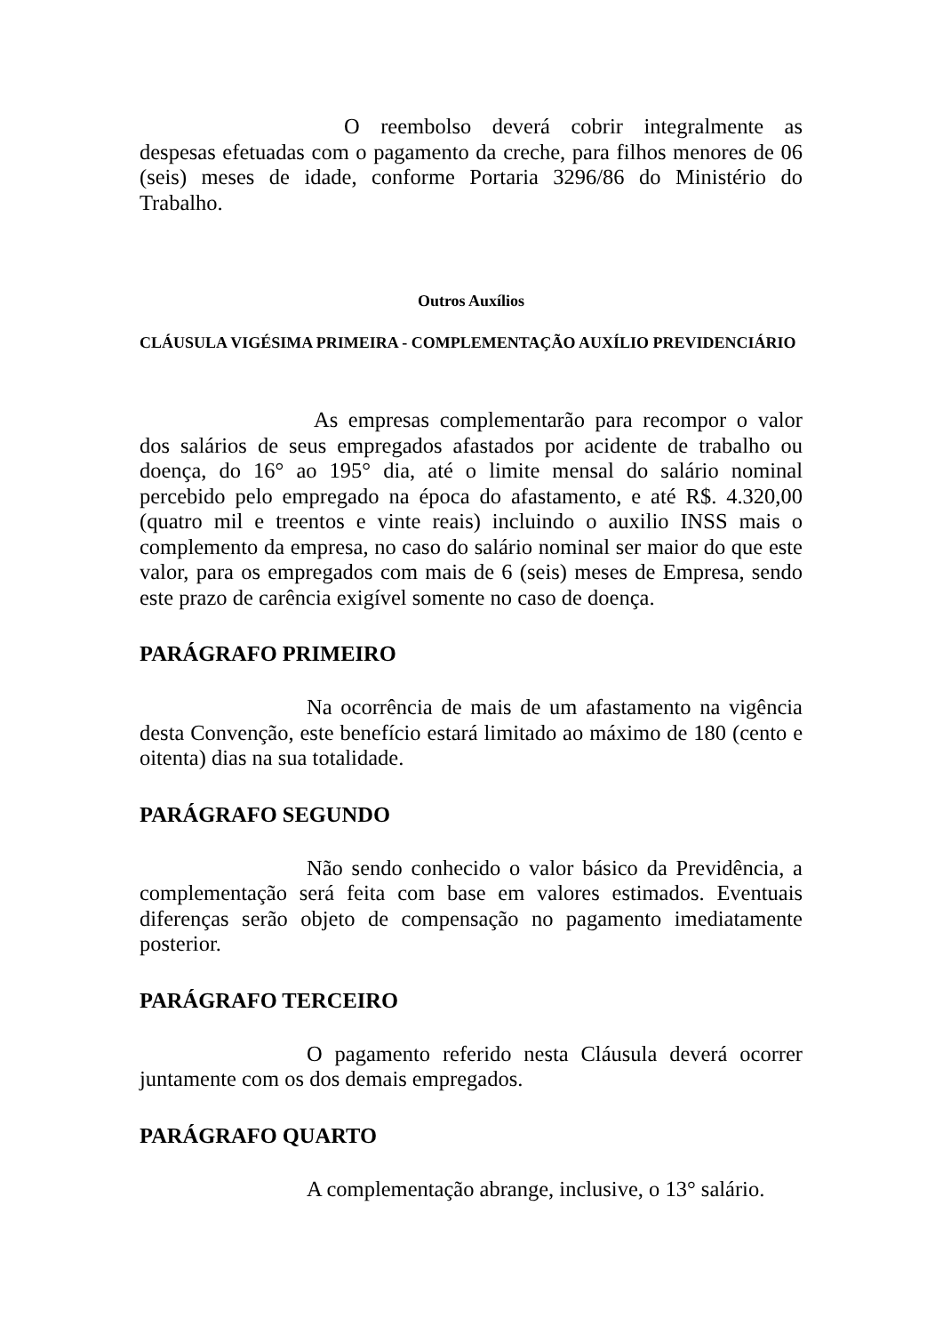O reembolso deverá cobrir integralmente as despesas efetuadas com o pagamento da creche, para filhos menores de 06 (seis) meses de idade, conforme Portaria 3296/86 do Ministério do Trabalho.
Outros Auxílios
CLÁUSULA VIGÉSIMA PRIMEIRA - COMPLEMENTAÇÃO AUXÍLIO PREVIDENCIÁRIO
As empresas complementarão para recompor o valor dos salários de seus empregados afastados por acidente de trabalho ou doença, do 16° ao 195° dia, até o limite mensal do salário nominal percebido pelo empregado na época do afastamento, e até R$. 4.320,00 (quatro mil e treentos e vinte reais) incluindo o auxilio INSS mais o complemento da empresa, no caso do salário nominal ser maior do que este valor, para os empregados com mais de 6 (seis) meses de Empresa, sendo este prazo de carência exigível somente no caso de doença.
PARÁGRAFO PRIMEIRO
Na ocorrência de mais de um afastamento na vigência desta Convenção, este benefício estará limitado ao máximo de 180 (cento e oitenta) dias na sua totalidade.
PARÁGRAFO SEGUNDO
Não sendo conhecido o valor básico da Previdência, a complementação será feita com base em valores estimados. Eventuais diferenças serão objeto de compensação no pagamento imediatamente posterior.
PARÁGRAFO TERCEIRO
O pagamento referido nesta Cláusula deverá ocorrer juntamente com os dos demais empregados.
PARÁGRAFO QUARTO
A complementação abrange, inclusive, o 13° salário.